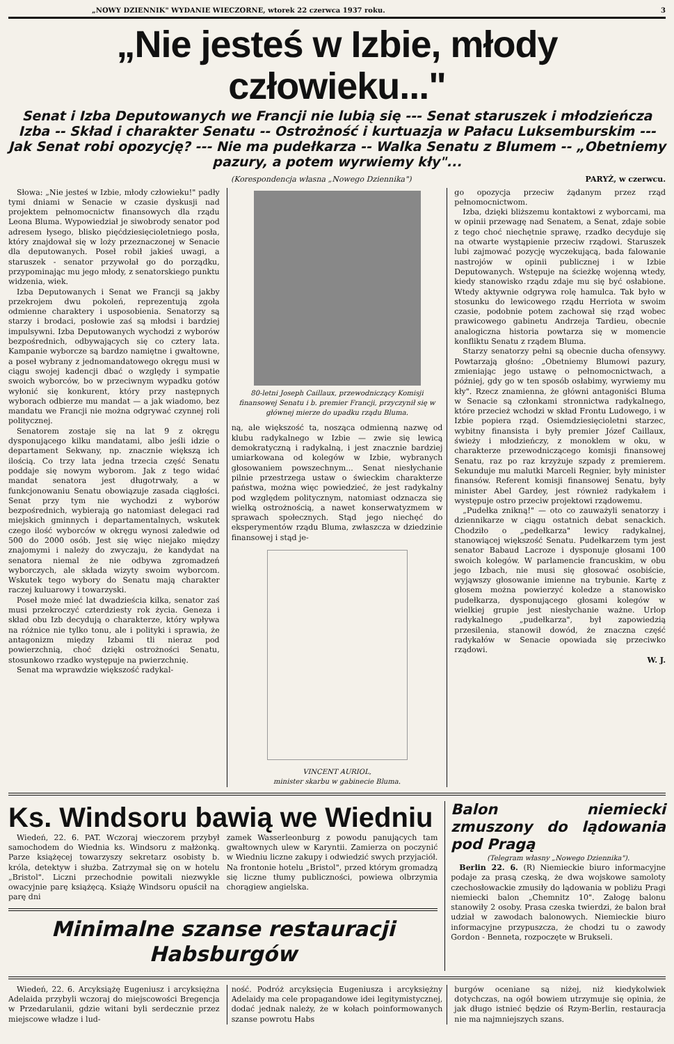„NOWY DZIENNIK" WYDANIE WIECZORNE, wtorek 22 czerwca 1937 roku. 3
„Nie jesteś w Izbie, młody człowieku..."
Senat i Izba Deputowanych we Francji nie lubią się --- Senat staruszek i młodzieńcza Izba -- Skład i charakter Senatu -- Ostrożność i kurtuazja w Pałacu Luksemburskim --- Jak Senat robi opozycję? --- Nie ma pudełkarza -- Walka Senatu z Blumem -- „Obetniemy pazury, a potem wyrwiemy kły"...
(Korespondencja własna „Nowego Dziennika") PARYŻ, w czerwcu.
Słowa: „Nie jesteś w Izbie, młody człowieku!" padły tymi dniami w Senacie w czasie dyskusji nad projektem pełnomocnictw finansowych dla rządu Leona Bluma. Wypowiedział je siwobrody senator pod adresem łysego, blisko pięćdziesięcioletniego posła, który znajdował się w loży przeznaczonej w Senacie dla deputowanych. Poseł robił jakieś uwagi, a staruszek - senator przywołał go do porządku, przypominając mu jego młody, z senatorskiego punktu widzenia, wiek.
Izba Deputowanych i Senat we Francji są jakby przekrojem dwu pokoleń, reprezentują zgoła odmienne charaktery i usposobienia. Senatorzy są starzy i brodaci, posłowie zaś są młodsi i bardziej impulsywni. Izba Deputowanych wychodzi z wyborów bezpośrednich, odbywających się co cztery lata. Kampanie wyborcze są bardzo namiętne i gwałtowne, a poseł wybrany z jednomandatowego okręgu musi w ciągu swojej kadencji dbać o względy i sympatie swoich wyborców, bo w przeciwnym wypadku gotów wyłonić się konkurent, który przy następnych wyborach odbierze mu mandat — a jak wiadomo, bez mandatu we Francji nie można odgrywać czynnej roli politycznej.
Senatorem zostaje się na lat 9 z okręgu dysponującego kilku mandatami, albo jeśli idzie o departament Sekwany, np. znacznie większą ich ilością. Co trzy lata jedna trzecia część Senatu poddaje się nowym wyborom. Jak z tego widać mandat senatora jest długotrwały, a w funkcjonowaniu Senatu obowiązuje zasada ciągłości. Senat przy tym nie wychodzi z wyborów bezpośrednich, wybierają go natomiast delegaci rad miejskich gminnych i departamentalnych, wskutek czego ilość wyborców w okręgu wynosi zaledwie od 500 do 2000 osób. Jest się więc niejako między znajomymi i należy do zwyczaju, że kandydat na senatora niemal że nie odbywa zgromadzeń wyborczych, ale składa wizyty swoim wyborcom. Wskutek tego wybory do Senatu mają charakter raczej kuluarowy i towarzyski.
Poseł może mieć lat dwadzieścia kilka, senator zaś musi przekroczyć czterdziesty rok życia. Geneza i skład obu Izb decydują o charakterze, który wpływa na różnice nie tylko tonu, ale i polityki i sprawia, że antagonizm między Izbami tli nieraz pod powierzchnią, choć dzięki ostrożności Senatu, stosunkowo rzadko występuje na pwierzchnię.
Senat ma wprawdzie większość radykal-
80-letni Joseph Caillaux, przewodniczący Komisji finansowej Senatu i b. premier Francji, przyczynił się w głównej mierze do upadku rządu Bluma.
ną, ale większość ta, nosząca odmienną nazwę od klubu radykalnego w Izbie — zwie się lewicą demokratyczną i radykalną, i jest znacznie bardziej umiarkowana od kolegów w Izbie, wybranych głosowaniem powszechnym... Senat niesłychanie pilnie przestrzega ustaw o świeckim charakterze państwa, można więc powiedzieć, że jest radykalny pod względem politycznym, natomiast odznacza się wielką ostrożnością, a nawet konserwatyzmem w sprawach społecznych. Stąd jego niechęć do eksperymentów rządu Bluma, zwłaszcza w dziedzinie finansowej i stąd je-
VINCENT AURIOL,
minister skarbu w gabinecie Bluma.
go opozycja przeciw żądanym przez rząd pełnomocnictwom.
Izba, dzięki bliższemu kontaktowi z wyborcami, ma w opinii przewagę nad Senatem, a Senat, zdaje sobie z tego choć niechętnie sprawę, rzadko decyduje się na otwarte wystąpienie przeciw rządowi. Staruszek lubi zajmować pozycję wyczekującą, bada falowanie nastrojów w opinii publicznej i w Izbie Deputowanych. Wstępuje na ścieżkę wojenną wtedy, kiedy stanowisko rządu zdaje mu się być osłabione. Wtedy aktywnie odgrywa rolę hamulca. Tak było w stosunku do lewicowego rządu Herriota w swoim czasie, podobnie potem zachował się rząd wobec prawicowego gabinetu Andrzeja Tardieu, obecnie analogiczna historia powtarza się w momencie konfliktu Senatu z rządem Bluma.
Starzy senatorzy pełni są obecnie ducha ofensywy. Powtarzają głośno: „Obetniemy Blumowi pazury, zmieniając jego ustawę o pełnomocnictwach, a później, gdy go w ten sposób osłabimy, wyrwiemy mu kły". Rzecz znamienna, że główni antagoniści Bluma w Senacie są członkami stronnictwa radykalnego, które przecież wchodzi w skład Frontu Ludowego, i w Izbie popiera rząd. Osiemdziesięcioletni starzec, wybitny finansista i były premier Józef Caillaux, świeży i młodzieńczy, z monoklem w oku, w charakterze przewodniczącego komisji finansowej Senatu, raz po raz krzyżuje szpady z premierem. Sekunduje mu malutki Marceli Regnier, były minister finansów. Referent komisji finansowej Senatu, były minister Abel Gardey, jest również radykałem i występuje ostro przeciw projektowi rządowemu.
„Pudełka znikną!" — oto co zauważyli senatorzy i dziennikarze w ciągu ostatnich debat senackich. Chodziło o „pedełkarza" lewicy radykalnej, stanowiącej większość Senatu. Pudełkarzem tym jest senator Babaud Lacroze i dysponuje głosami 100 swoich kolegów. W parlamencie francuskim, w obu jego Izbach, nie musi się głosować osobiście, wyjąwszy głosowanie imienne na trybunie. Kartę z głosem można powierzyć koledze a stanowisko pudełkarza, dysponującego głosami kolegów w wielkiej grupie jest niesłychanie ważne. Urlop radykalnego „pudełkarza", był zapowiedzią przesilenia, stanowił dowód, że znaczna część radykałów w Senacie opowiada się przeciwko rządowi.
W. J.
Ks. Windsoru bawią we Wiedniu
Wiedeń, 22. 6. PAT. Wczoraj wieczorem przybył samochodem do Wiednia ks. Windsoru z małżonką. Parze książęcej towarzyszy sekretarz osobisty b. króla, detektyw i służba. Zatrzymał się on w hotelu „Bristol". Liczni przechodnie powitali niezwykle owacyjnie parę książęcą. Książę Windsoru opuścił na parę dni
zamek Wasserleonburg z powodu panujących tam gwałtownych ulew w Karyntii. Zamierza on poczynić w Wiedniu liczne zakupy i odwiedzić swych przyjaciół. Na frontonie hotelu „Bristol", przed którym gromadzą się liczne tłumy publiczności, powiewa olbrzymia chorągiew angielska.
Minimalne szanse restauracji Habsburgów
Balon niemiecki zmuszony do lądowania pod Pragą
(Telegram własny „Nowego Dziennika").
Berlin 22. 6. (R) Niemieckie biuro informacyjne podaje za prasą czeską, że dwa wojskowe samoloty czechosłowackie zmusiły do lądowania w pobliżu Pragi niemiecki balon „Chemnitz 10". Załogę balonu stanowiły 2 osoby. Prasa czeska twierdzi, że balon brał udział w zawodach balonowych. Niemieckie biuro informacyjne przypuszcza, że chodzi tu o zawody Gordon - Benneta, rozpoczęte w Brukseli.
Wiedeń, 22. 6. Arcyksiążę Eugeniusz i arcyksiężna Adelaida przybyli wczoraj do miejscowości Bregencja w Przedarulanii, gdzie witani byli serdecznie przez miejscowe władze i lud-
ność. Podróż arcyksięcia Eugeniusza i arcyksiężny Adelaidy ma cele propagandowe idei legitymistycznej, dodać jednak należy, że w kołach poinformowanych szanse powrotu Habs
burgów oceniane są niżej, niż kiedykolwiek dotychczas, na ogół bowiem utrzymuje się opinia, że jak długo istnieć będzie oś Rzym-Berlin, restauracja nie ma najmniejszych szans.